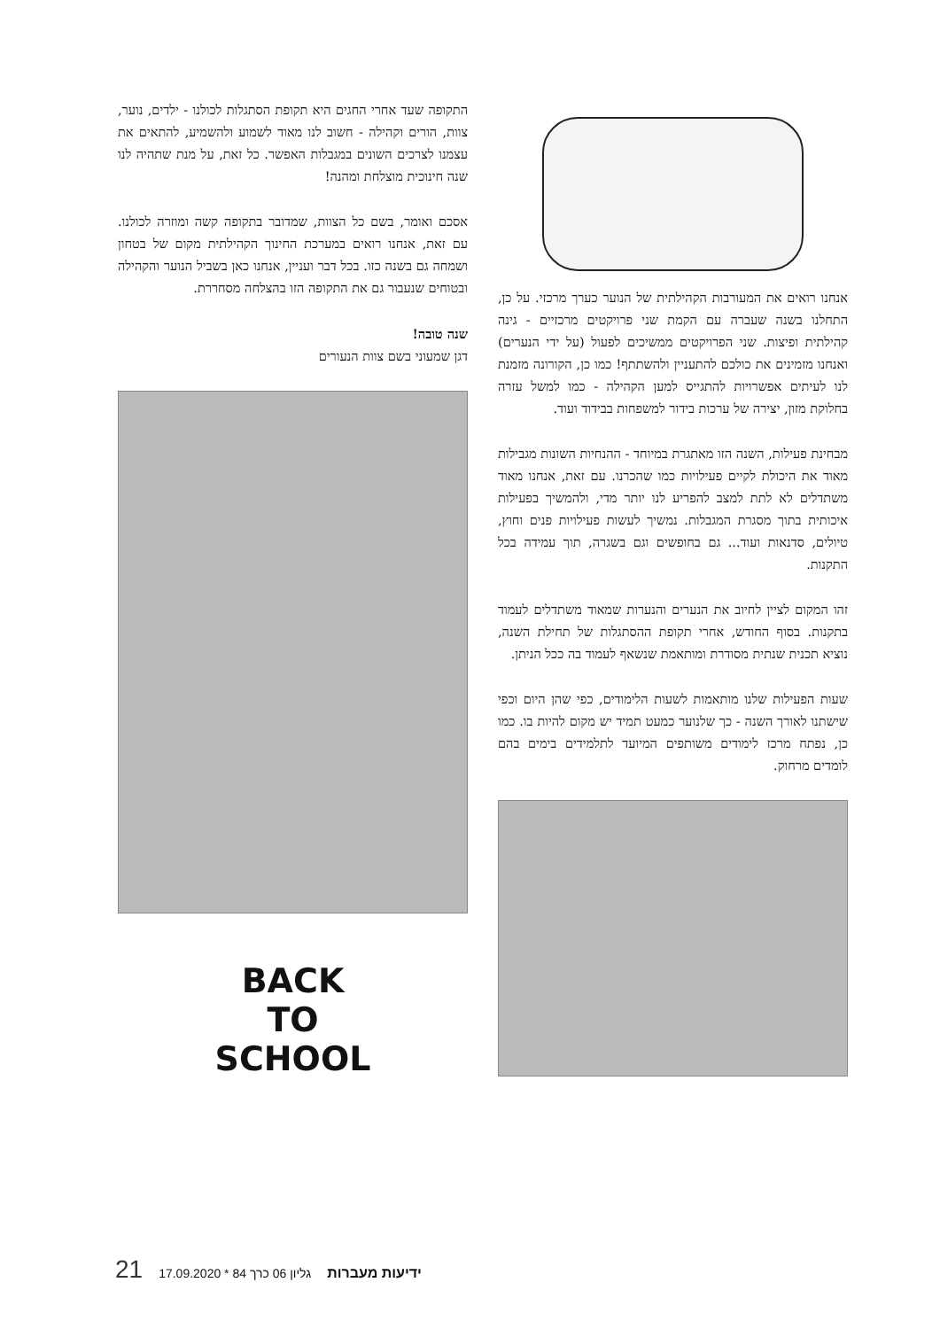אנחנו רואים את המעורבות הקהילתית של הנוער כערך מרכזי. על כן, התחלנו בשנה שעברה עם הקמת שני פרויקטים מרכזיים - גינה קהילתית ופיצות. שני הפרויקטים ממשיכים לפעול (על ידי הנערים) ואנחנו מזמינים את כולכם להתעניין ולהשתתף! כמו כן, הקורונה מזמנת לנו לעיתים אפשרויות להתגייס למען הקהילה - כמו למשל עזרה בחלוקת מזון, יצירה של ערכות בידור למשפחות בבידוד ועוד.
מבחינת פעילות, השנה הזו מאתגרת במיוחד - ההנחיות השונות מגבילות מאוד את היכולת לקיים פעילויות כמו שהכרנו. עם זאת, אנחנו מאוד משתדלים לא לתת למצב להפריע לנו יותר מדי, ולהמשיך בפעילות איכותית בתוך מסגרת המגבלות. נמשיך לעשות פעילויות פנים וחוץ, טיולים, סדנאות ועוד... גם בחופשים וגם בשגרה, תוך עמידה בכל התקנות.
זהו המקום לציין לחיוב את הנערים והנערות שמאוד משתדלים לעמוד בתקנות. בסוף החודש, אחרי תקופת ההסתגלות של תחילת השנה, נוציא תכנית שנתית מסודרת ומותאמת שנשאף לעמוד בה ככל הניתן.
שעות הפעילות שלנו מותאמות לשעות הלימודים, כפי שהן היום וכפי שישתנו לאורך השנה - כך שלנוער כמעט תמיד יש מקום להיות בו. כמו כן, נפתח מרכז לימודים משותפים המיועד לתלמידים בימים בהם לומדים מרחוק.
התקופה שעד אחרי החגים היא תקופת הסתגלות לכולנו - ילדים, נוער, צוות, הורים וקהילה - חשוב לנו מאוד לשמוע ולהשמיע, להתאים את עצמנו לצרכים השונים במגבלות האפשר. כל זאת, על מנת שתהיה לנו שנה חינוכית מוצלחת ומהנה!
אסכם ואומר, בשם כל הצוות, שמדובר בתקופה קשה ומוזרה לכולנו. עם זאת, אנחנו רואים במערכת החינוך הקהילתית מקום של בטחון ושמחה גם בשנה כזו. בכל דבר ועניין, אנחנו כאן בשביל הנוער והקהילה ובטוחים שנעבור גם את התקופה הזו בהצלחה מסחררת.
שנה טובה!
דגן שמעוני בשם צוות הנעורים
BACK
TO
SCHOOL
21 17.09.2020 * 84 גליון 06 כרך ידיעות מעברות